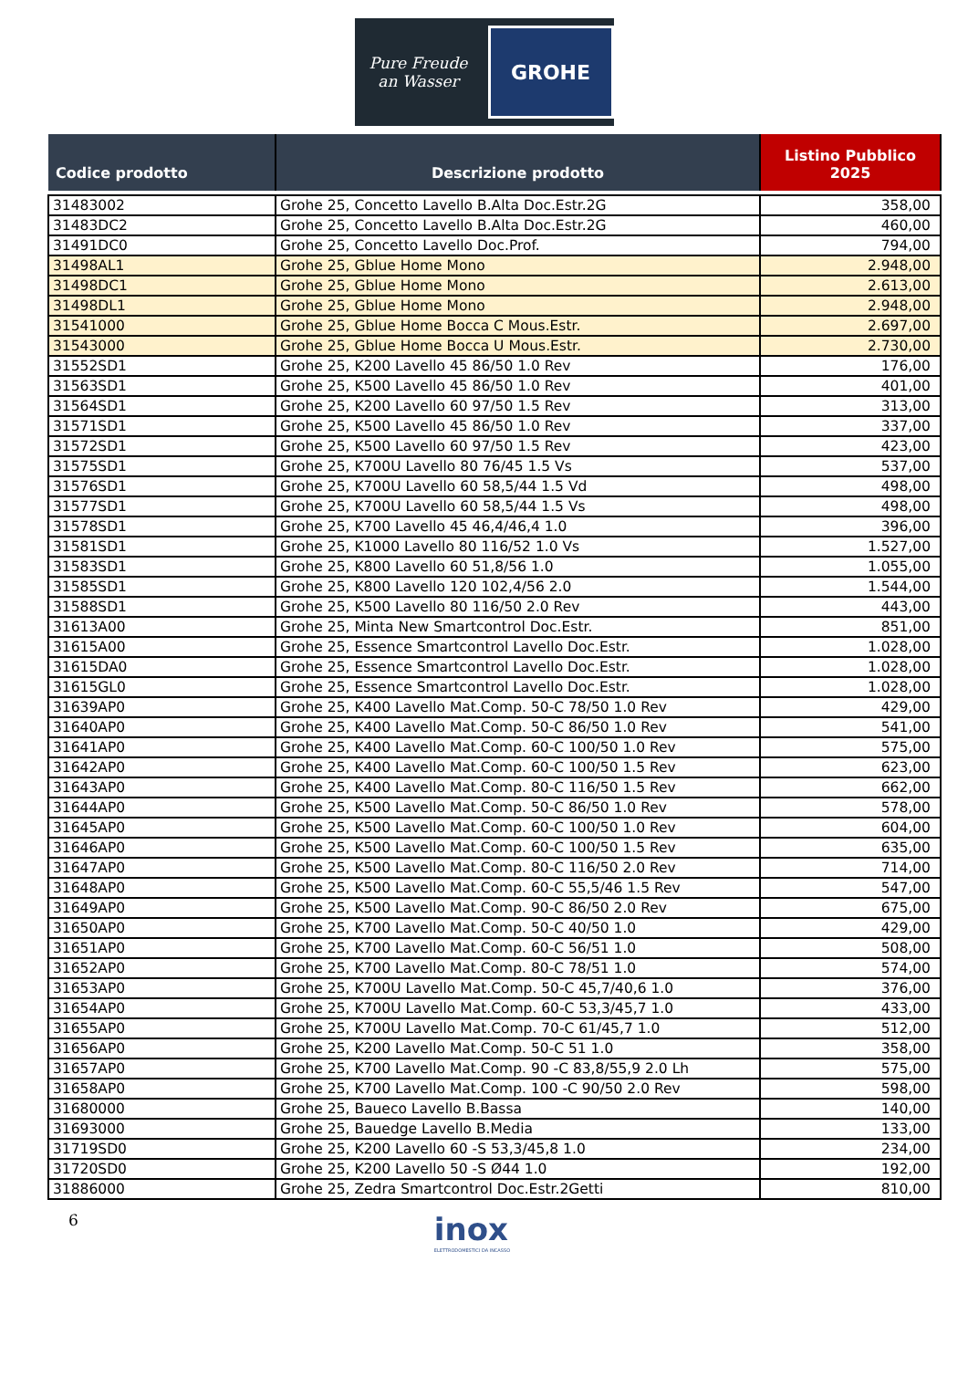Pure Freude
an Wasser
GROHE
| Codice prodotto | Descrizione prodotto | Listino Pubblico 2025 |
| --- | --- | --- |
| 31483002 | Grohe 25, Concetto Lavello B.Alta Doc.Estr.2G | 358,00 |
| 31483DC2 | Grohe 25, Concetto Lavello B.Alta Doc.Estr.2G | 460,00 |
| 31491DC0 | Grohe 25, Concetto Lavello Doc.Prof. | 794,00 |
| 31498AL1 | Grohe 25, Gblue Home Mono | 2.948,00 |
| 31498DC1 | Grohe 25, Gblue Home Mono | 2.613,00 |
| 31498DL1 | Grohe 25, Gblue Home Mono | 2.948,00 |
| 31541000 | Grohe 25, Gblue Home Bocca C Mous.Estr. | 2.697,00 |
| 31543000 | Grohe 25, Gblue Home Bocca U Mous.Estr. | 2.730,00 |
| 31552SD1 | Grohe 25, K200 Lavello 45 86/50 1.0 Rev | 176,00 |
| 31563SD1 | Grohe 25, K500 Lavello 45 86/50 1.0 Rev | 401,00 |
| 31564SD1 | Grohe 25, K200 Lavello 60 97/50 1.5 Rev | 313,00 |
| 31571SD1 | Grohe 25, K500 Lavello 45 86/50 1.0 Rev | 337,00 |
| 31572SD1 | Grohe 25, K500 Lavello 60 97/50 1.5 Rev | 423,00 |
| 31575SD1 | Grohe 25, K700U Lavello 80 76/45 1.5 Vs | 537,00 |
| 31576SD1 | Grohe 25, K700U Lavello 60 58,5/44 1.5 Vd | 498,00 |
| 31577SD1 | Grohe 25, K700U Lavello 60 58,5/44 1.5 Vs | 498,00 |
| 31578SD1 | Grohe 25, K700 Lavello 45 46,4/46,4 1.0 | 396,00 |
| 31581SD1 | Grohe 25, K1000 Lavello 80 116/52 1.0 Vs | 1.527,00 |
| 31583SD1 | Grohe 25, K800 Lavello 60 51,8/56 1.0 | 1.055,00 |
| 31585SD1 | Grohe 25, K800 Lavello 120 102,4/56 2.0 | 1.544,00 |
| 31588SD1 | Grohe 25, K500 Lavello 80 116/50 2.0 Rev | 443,00 |
| 31613A00 | Grohe 25, Minta New Smartcontrol Doc.Estr. | 851,00 |
| 31615A00 | Grohe 25, Essence Smartcontrol Lavello Doc.Estr. | 1.028,00 |
| 31615DA0 | Grohe 25, Essence Smartcontrol Lavello Doc.Estr. | 1.028,00 |
| 31615GL0 | Grohe 25, Essence Smartcontrol Lavello Doc.Estr. | 1.028,00 |
| 31639AP0 | Grohe 25, K400 Lavello Mat.Comp. 50-C 78/50 1.0 Rev | 429,00 |
| 31640AP0 | Grohe 25, K400 Lavello Mat.Comp. 50-C 86/50 1.0 Rev | 541,00 |
| 31641AP0 | Grohe 25, K400 Lavello Mat.Comp. 60-C 100/50 1.0 Rev | 575,00 |
| 31642AP0 | Grohe 25, K400 Lavello Mat.Comp. 60-C 100/50 1.5 Rev | 623,00 |
| 31643AP0 | Grohe 25, K400 Lavello Mat.Comp. 80-C 116/50 1.5 Rev | 662,00 |
| 31644AP0 | Grohe 25, K500 Lavello Mat.Comp. 50-C 86/50 1.0 Rev | 578,00 |
| 31645AP0 | Grohe 25, K500 Lavello Mat.Comp. 60-C 100/50 1.0 Rev | 604,00 |
| 31646AP0 | Grohe 25, K500 Lavello Mat.Comp. 60-C 100/50 1.5 Rev | 635,00 |
| 31647AP0 | Grohe 25, K500 Lavello Mat.Comp. 80-C 116/50 2.0 Rev | 714,00 |
| 31648AP0 | Grohe 25, K500 Lavello Mat.Comp. 60-C 55,5/46 1.5 Rev | 547,00 |
| 31649AP0 | Grohe 25, K500 Lavello Mat.Comp. 90-C 86/50 2.0 Rev | 675,00 |
| 31650AP0 | Grohe 25, K700 Lavello Mat.Comp. 50-C 40/50 1.0 | 429,00 |
| 31651AP0 | Grohe 25, K700 Lavello Mat.Comp. 60-C 56/51 1.0 | 508,00 |
| 31652AP0 | Grohe 25, K700 Lavello Mat.Comp. 80-C 78/51 1.0 | 574,00 |
| 31653AP0 | Grohe 25, K700U Lavello Mat.Comp. 50-C 45,7/40,6 1.0 | 376,00 |
| 31654AP0 | Grohe 25, K700U Lavello Mat.Comp. 60-C 53,3/45,7 1.0 | 433,00 |
| 31655AP0 | Grohe 25, K700U Lavello Mat.Comp. 70-C 61/45,7 1.0 | 512,00 |
| 31656AP0 | Grohe 25, K200 Lavello Mat.Comp. 50-C 51 1.0 | 358,00 |
| 31657AP0 | Grohe 25, K700 Lavello Mat.Comp. 90 -C 83,8/55,9 2.0 Lh | 575,00 |
| 31658AP0 | Grohe 25, K700 Lavello Mat.Comp. 100 -C 90/50 2.0 Rev | 598,00 |
| 31680000 | Grohe 25, Baueco Lavello B.Bassa | 140,00 |
| 31693000 | Grohe 25, Bauedge Lavello B.Media | 133,00 |
| 31719SD0 | Grohe 25, K200 Lavello 60 -S 53,3/45,8 1.0 | 234,00 |
| 31720SD0 | Grohe 25, K200 Lavello 50 -S Ø44 1.0 | 192,00 |
| 31886000 | Grohe 25, Zedra Smartcontrol Doc.Estr.2Getti | 810,00 |
6
inox
ELETTRODOMESTICI DA INCASSO